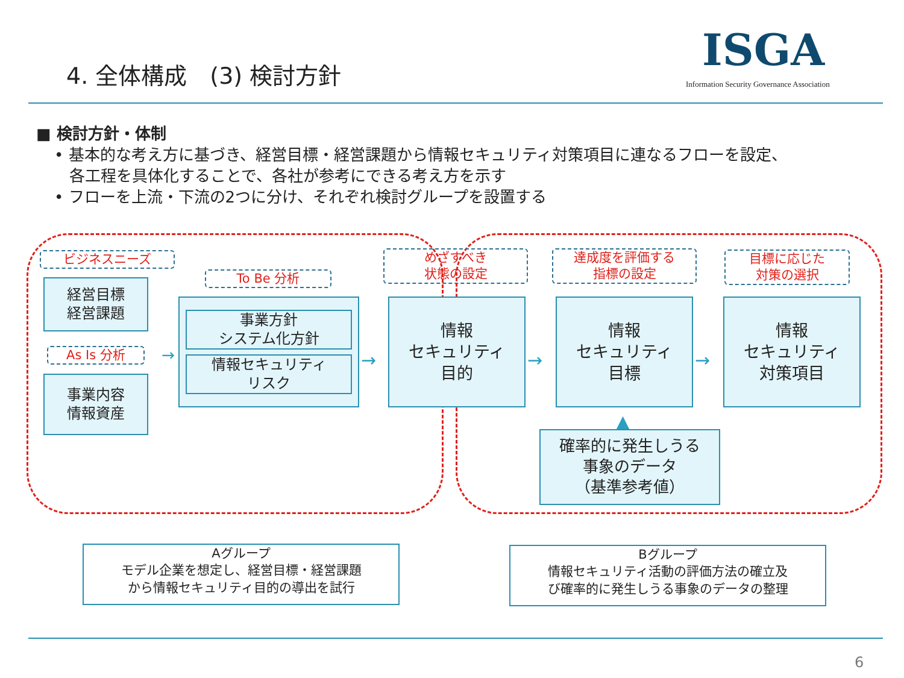4. 全体構成　(3) 検討方針 ISGA
Information Security Governance Association
■ 検討方針・体制
• 基本的な考え方に基づき、経営目標・経営課題から情報セキュリティ対策項目に連なるフローを設定、
各工程を具体化することで、各社が参考にできる考え方を示す
• フローを上流・下流の2つに分け、それぞれ検討グループを設置する
ビジネスニーズ
経営目標
経営課題
As Is 分析
事業内容
情報資産
To Be 分析
事業方針
システム化方針
情報セキュリティ
リスク
めざすべき
状態の設定
情報
セキュリティ
目的
達成度を評価する
指標の設定
情報
セキュリティ
目標
目標に応じた
対策の選択
情報
セキュリティ
対策項目
→ → →
→
▲
確率的に発生しうる
事象のデータ
（基準参考値）
Aグループ
モデル企業を想定し、経営目標・経営課題
から情報セキュリティ目的の導出を試行
Bグループ
情報セキュリティ活動の評価方法の確立及
び確率的に発生しうる事象のデータの整理
6